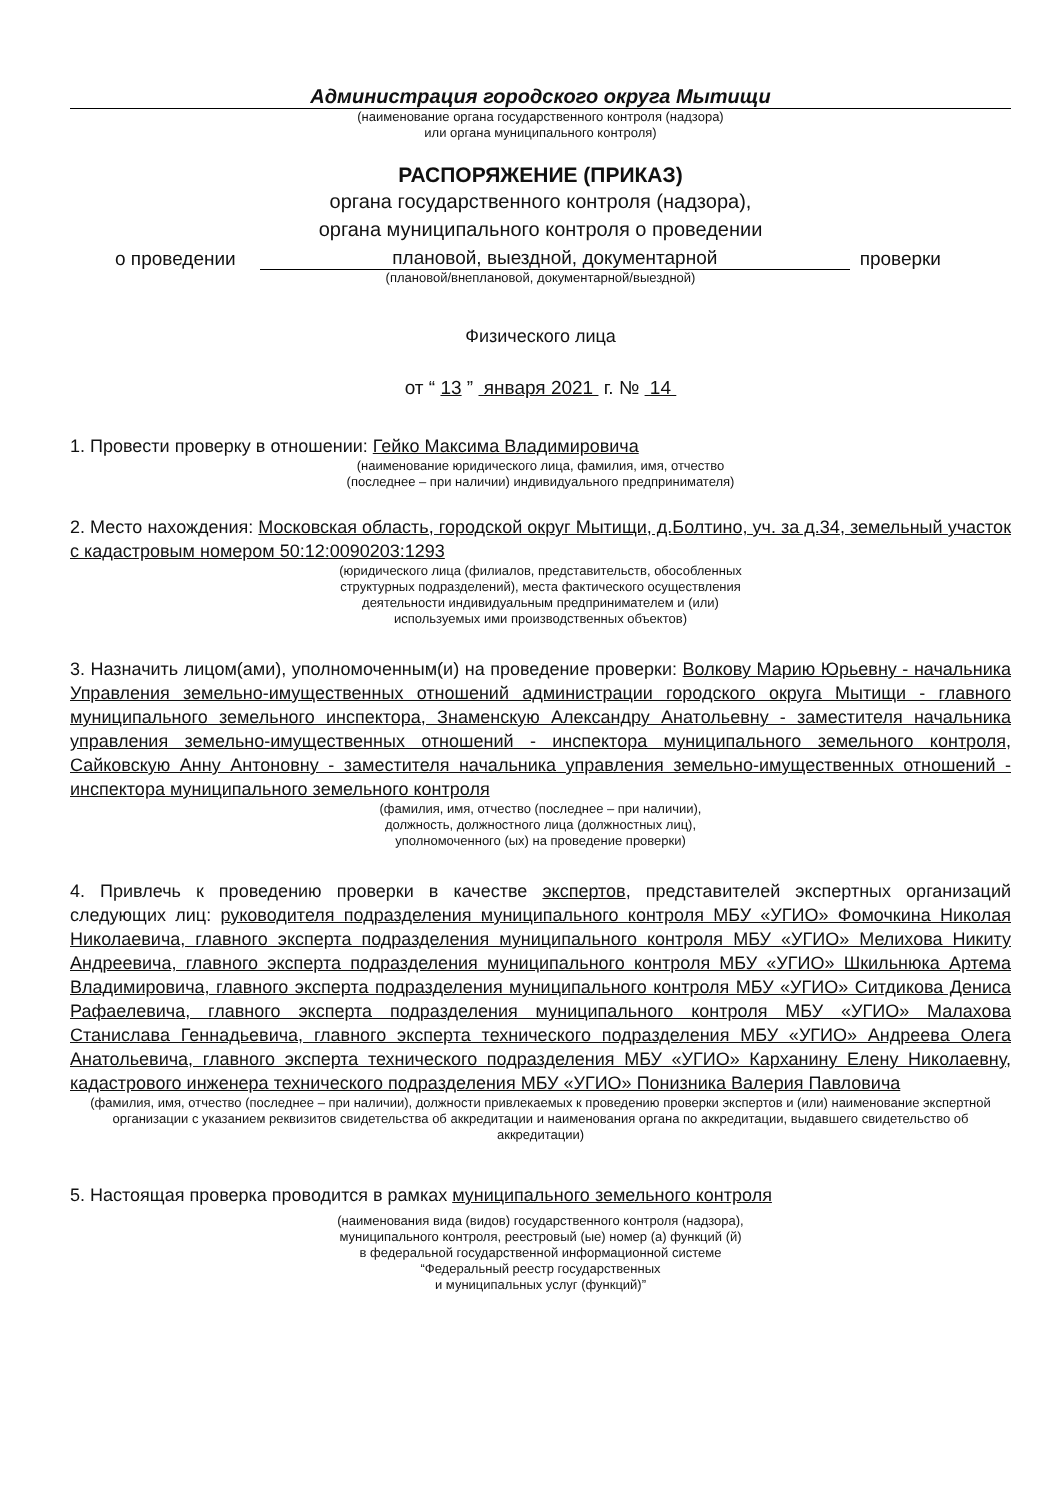Администрация городского округа Мытищи
(наименование органа государственного контроля (надзора)
или органа муниципального контроля)
РАСПОРЯЖЕНИЕ (ПРИКАЗ)
органа государственного контроля (надзора),
органа муниципального контроля о проведении
о проведении плановой, выездной, документарной проверки
(плановой/внеплановой, документарной/выездной)
Физического лица
от “ 13 ” января 2021 г. № 14
1. Провести проверку в отношении: Гейко Максима Владимировича
(наименование юридического лица, фамилия, имя, отчество
(последнее – при наличии) индивидуального предпринимателя)
2. Место нахождения: Московская область, городской округ Мытищи, д.Болтино, уч. за д.34, земельный участок с кадастровым номером 50:12:0090203:1293
(юридического лица (филиалов, представительств, обособленных
структурных подразделений), места фактического осуществления
деятельности индивидуальным предпринимателем и (или)
используемых ими производственных объектов)
3. Назначить лицом(ами), уполномоченным(и) на проведение проверки: Волкову Марию Юрьевну - начальника Управления земельно-имущественных отношений администрации городского округа Мытищи - главного муниципального земельного инспектора, Знаменскую Александру Анатольевну - заместителя начальника управления земельно-имущественных отношений - инспектора муниципального земельного контроля, Сайковскую Анну Антоновну - заместителя начальника управления земельно-имущественных отношений - инспектора муниципального земельного контроля
(фамилия, имя, отчество (последнее – при наличии),
должность, должностного лица (должностных лиц),
уполномоченного (ых) на проведение проверки)
4. Привлечь к проведению проверки в качестве экспертов, представителей экспертных организаций следующих лиц: руководителя подразделения муниципального контроля МБУ «УГИО» Фомочкина Николая Николаевича, главного эксперта подразделения муниципального контроля МБУ «УГИО» Мелихова Никиту Андреевича, главного эксперта подразделения муниципального контроля МБУ «УГИО» Шкильнюка Артема Владимировича, главного эксперта подразделения муниципального контроля МБУ «УГИО» Ситдикова Дениса Рафаелевича, главного эксперта подразделения муниципального контроля МБУ «УГИО» Малахова Станислава Геннадьевича, главного эксперта технического подразделения МБУ «УГИО» Андреева Олега Анатольевича, главного эксперта технического подразделения МБУ «УГИО» Карханину Елену Николаевну, кадастрового инженера технического подразделения МБУ «УГИО» Понизника Валерия Павловича
(фамилия, имя, отчество (последнее – при наличии), должности привлекаемых к проведению проверки экспертов и (или) наименование экспертной организации с указанием реквизитов свидетельства об аккредитации и наименования органа по аккредитации, выдавшего свидетельство об аккредитации)
5. Настоящая проверка проводится в рамках муниципального земельного контроля
(наименования вида (видов) государственного контроля (надзора),
муниципального контроля, реестровый (ые) номер (а) функций (й)
в федеральной государственной информационной системе
“Федеральный реестр государственных
и муниципальных услуг (функций)”